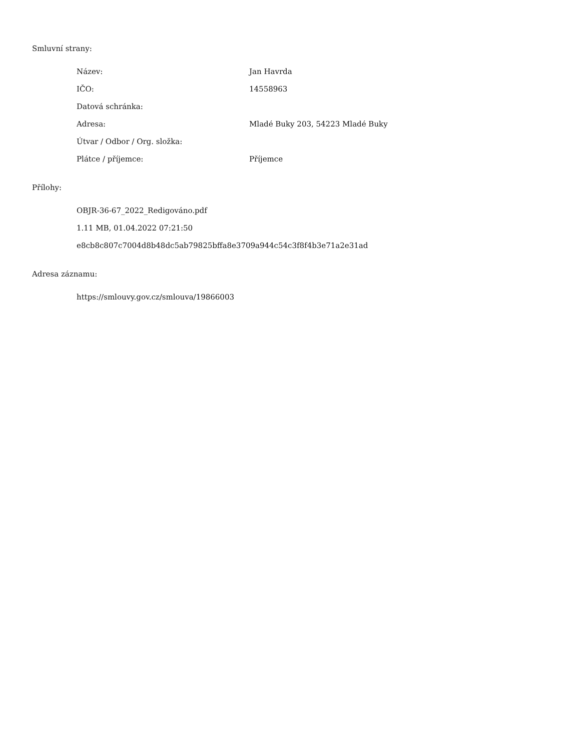Smluvní strany:
| Název: | Jan Havrda |
| IČO: | 14558963 |
| Datová schránka: | |
| Adresa: | Mladé Buky 203, 54223 Mladé Buky |
| Útvar / Odbor / Org. složka: | |
| Plátce / příjemce: | Příjemce |
Přílohy:
OBJR-36-67_2022_Redigováno.pdf
1.11 MB, 01.04.2022 07:21:50
e8cb8c807c7004d8b48dc5ab79825bffa8e3709a944c54c3f8f4b3e71a2e31ad
Adresa záznamu:
https://smlouvy.gov.cz/smlouva/19866003